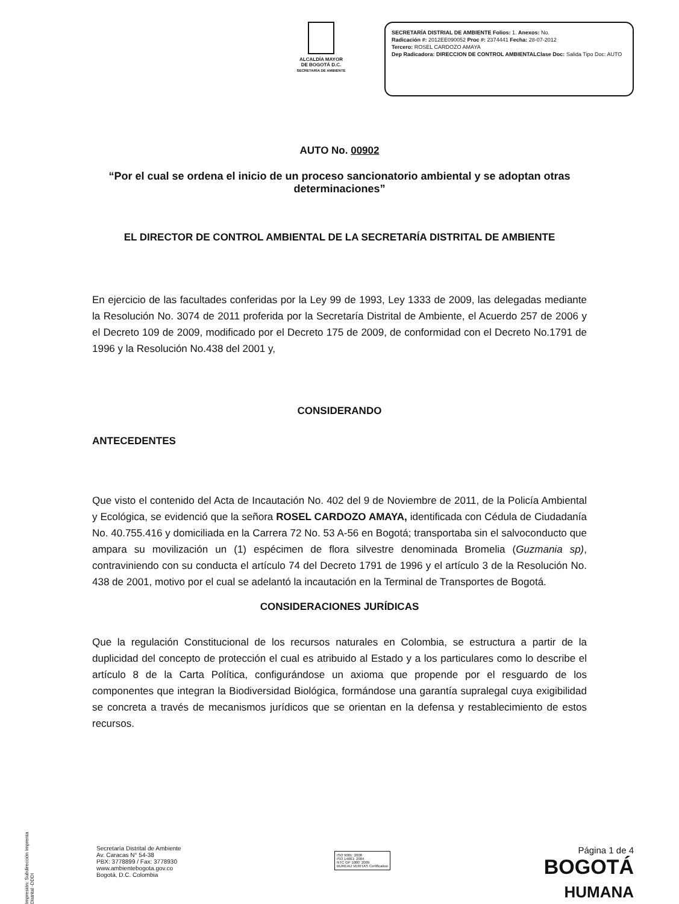ALCALDÍA MAYOR
DE BOGOTÁ D.C.
SECRETARÍA DE AMBIENTE
SECRETARÍA DISTRIAL DE AMBIENTE Folios: 1. Anexos: No.
Radicación #: 2012EE090052 Proc #: 2374441 Fecha: 28-07-2012
Tercero: ROSEL CARDOZO AMAYA
Dep Radicadora: DIRECCION DE CONTROL AMBIENTALClase Doc: Salida Tipo Doc: AUTO
AUTO No. 00902
“Por el cual se ordena el inicio de un proceso sancionatorio ambiental y se adoptan otras determinaciones”
EL DIRECTOR DE CONTROL AMBIENTAL DE LA SECRETARÍA DISTRITAL DE AMBIENTE
En ejercicio de las facultades conferidas por la Ley 99 de 1993, Ley 1333 de 2009, las delegadas mediante la Resolución No. 3074 de 2011 proferida por la Secretaría Distrital de Ambiente, el Acuerdo 257 de 2006 y el Decreto 109 de 2009, modificado por el Decreto 175 de 2009, de conformidad con el Decreto No.1791 de 1996 y la Resolución No.438 del 2001 y,
CONSIDERANDO
ANTECEDENTES
Que visto el contenido del Acta de Incautación No. 402 del 9 de Noviembre de 2011, de la Policía Ambiental y Ecológica, se evidenció que la señora ROSEL CARDOZO AMAYA, identificada con Cédula de Ciudadanía No. 40.755.416 y domiciliada en la Carrera 72 No. 53 A-56 en Bogotá; transportaba sin el salvoconducto que ampara su movilización un (1) espécimen de flora silvestre denominada Bromelia (Guzmania sp), contraviniendo con su conducta el artículo 74 del Decreto 1791 de 1996 y el artículo 3 de la Resolución No. 438 de 2001, motivo por el cual se adelantó la incautación en la Terminal de Transportes de Bogotá.
CONSIDERACIONES JURÍDICAS
Que la regulación Constitucional de los recursos naturales en Colombia, se estructura a partir de la duplicidad del concepto de protección el cual es atribuido al Estado y a los particulares como lo describe el artículo 8 de la Carta Política, configurándose un axioma que propende por el resguardo de los componentes que integran la Biodiversidad Biológica, formándose una garantía supralegal cuya exigibilidad se concreta a través de mecanismos jurídicos que se orientan en la defensa y restablecimiento de estos recursos.
Impresión: Subdirección Imprenta Distrital -DDDI
Secretaría Distrital de Ambiente
Av. Caracas N° 54-38
PBX: 3778899 / Fax: 3778930
www.ambientebogota.gov.co
Bogotá, D.C. Colombia
ISO 9001: 2008
ISO 14001: 2004
NTC GP 1000: 2009
BUREAU VERITAS Certification
Página 1 de 4
BOGOTÁ
HUMANA